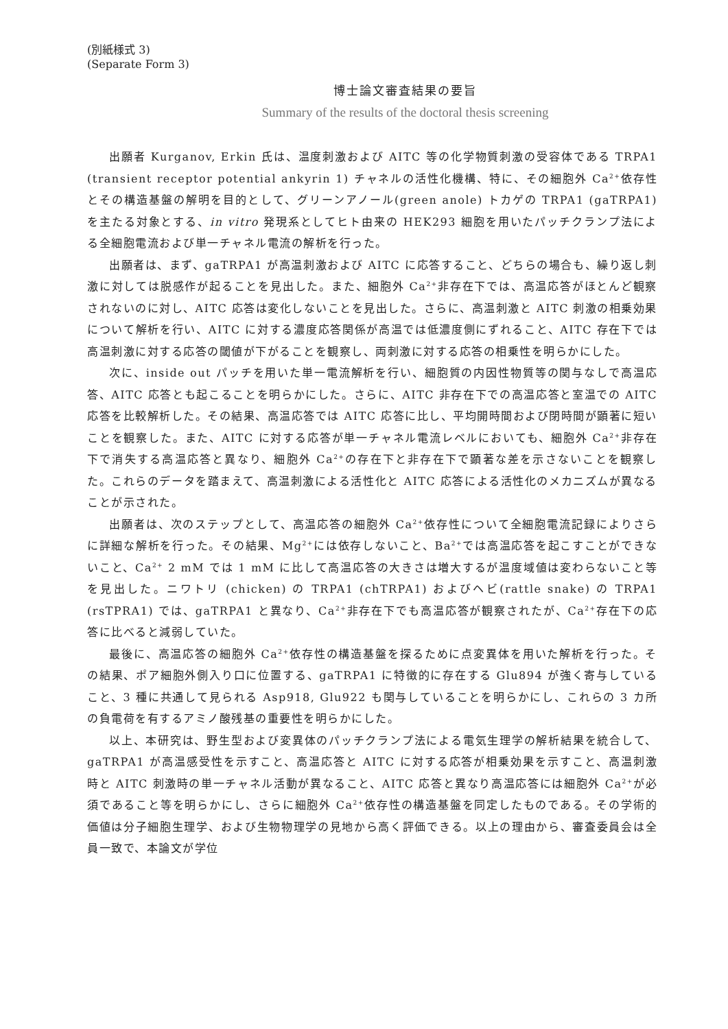(別紙様式 3)
(Separate Form 3)
博士論文審査結果の要旨
Summary of the results of the doctoral thesis screening
出願者 Kurganov, Erkin 氏は、温度刺激および AITC 等の化学物質刺激の受容体である TRPA1 (transient receptor potential ankyrin 1) チャネルの活性化機構、特に、その細胞外 Ca<sup>2+</sup>依存性とその構造基盤の解明を目的として、グリーンアノール(green anole) トカゲの TRPA1 (gaTRPA1) を主たる対象とする、in vitro 発現系としてヒト由来の HEK293 細胞を用いたパッチクランプ法による全細胞電流および単一チャネル電流の解析を行った。
出願者は、まず、gaTRPA1 が高温刺激および AITC に応答すること、どちらの場合も、繰り返し刺激に対しては脱感作が起ることを見出した。また、細胞外 Ca<sup>2+</sup>非存在下では、高温応答がほとんど観察されないのに対し、AITC 応答は変化しないことを見出した。さらに、高温刺激と AITC 刺激の相乗効果について解析を行い、AITC に対する濃度応答関係が高温では低濃度側にずれること、AITC 存在下では高温刺激に対する応答の閾値が下がることを観察し、両刺激に対する応答の相乗性を明らかにした。
次に、inside out パッチを用いた単一電流解析を行い、細胞質の内因性物質等の関与なしで高温応答、AITC 応答とも起こることを明らかにした。さらに、AITC 非存在下での高温応答と室温での AITC 応答を比較解析した。その結果、高温応答では AITC 応答に比し、平均開時間および閉時間が顕著に短いことを観察した。また、AITC に対する応答が単一チャネル電流レベルにおいても、細胞外 Ca<sup>2+</sup>非存在下で消失する高温応答と異なり、細胞外 Ca<sup>2+</sup>の存在下と非存在下で顕著な差を示さないことを観察した。これらのデータを踏まえて、高温刺激による活性化と AITC 応答による活性化のメカニズムが異なることが示された。
出願者は、次のステップとして、高温応答の細胞外 Ca<sup>2+</sup>依存性について全細胞電流記録によりさらに詳細な解析を行った。その結果、Mg<sup>2+</sup>には依存しないこと、Ba<sup>2+</sup>では高温応答を起こすことができないこと、Ca<sup>2+</sup> 2 mM では 1 mM に比して高温応答の大きさは増大するが温度域値は変わらないこと等を見出した。ニワトリ (chicken) の TRPA1 (chTRPA1) およびヘビ(rattle snake) の TRPA1 (rsTPRA1) では、gaTRPA1 と異なり、Ca<sup>2+</sup>非存在下でも高温応答が観察されたが、Ca<sup>2+</sup>存在下の応答に比べると減弱していた。
最後に、高温応答の細胞外 Ca<sup>2+</sup>依存性の構造基盤を探るために点変異体を用いた解析を行った。その結果、ポア細胞外側入り口に位置する、gaTRPA1 に特徴的に存在する Glu894 が強く寄与していること、3 種に共通して見られる Asp918, Glu922 も関与していることを明らかにし、これらの 3 カ所の負電荷を有するアミノ酸残基の重要性を明らかにした。
以上、本研究は、野生型および変異体のパッチクランプ法による電気生理学の解析結果を統合して、gaTRPA1 が高温感受性を示すこと、高温応答と AITC に対する応答が相乗効果を示すこと、高温刺激時と AITC 刺激時の単一チャネル活動が異なること、AITC 応答と異なり高温応答には細胞外 Ca<sup>2+</sup>が必須であること等を明らかにし、さらに細胞外 Ca<sup>2+</sup>依存性の構造基盤を同定したものである。その学術的価値は分子細胞生理学、および生物物理学の見地から高く評価できる。以上の理由から、審査委員会は全員一致で、本論文が学位